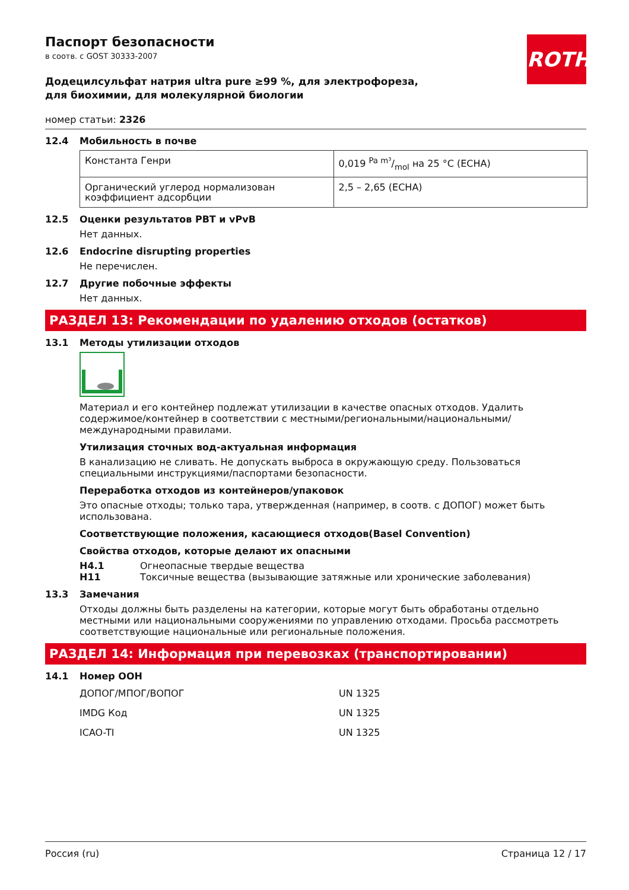Паспорт безопасности
в соотв. с GOST 30333-2007
ROTH
Додецилсульфат натрия ultra pure ≥99 %, для электрофореза, для биохимии, для молекулярной биологии
номер статьи: 2326
12.4 Мобильность в почве
| Константа Генри | 0,019 Pa m³/mol на 25 °C (ECHA) |
| Органический углерод нормализован коэффициент адсорбции | 2,5 – 2,65 (ECHA) |
12.5 Оценки результатов PBT и vPvB
Нет данных.
12.6 Endocrine disrupting properties
Не перечислен.
12.7 Другие побочные эффекты
Нет данных.
РАЗДЕЛ 13: Рекомендации по удалению отходов (остатков)
13.1 Методы утилизации отходов
Материал и его контейнер подлежат утилизации в качестве опасных отходов. Удалить содержимое/контейнер в соответствии с местными/региональными/национальными/международными правилами.
Утилизация сточных вод-актуальная информация
В канализацию не сливать. Не допускать выброса в окружающую среду. Пользоваться специальными инструкциями/паспортами безопасности.
Переработка отходов из контейнеров/упаковок
Это опасные отходы; только тара, утвержденная (например, в соотв. с ДОПОГ) может быть использована.
Соответствующие положения, касающиеся отходов(Basel Convention)
Свойства отходов, которые делают их опасными
H4.1 Огнеопасные твердые вещества
H11 Токсичные вещества (вызывающие затяжные или хронические заболевания)
13.3 Замечания
Отходы должны быть разделены на категории, которые могут быть обработаны отдельно местными или национальными сооружениями по управлению отходами. Просьба рассмотреть соответствующие национальные или региональные положения.
РАЗДЕЛ 14: Информация при перевозках (транспортировании)
14.1 Номер ООН
ДОПОГ/МПОГ/ВОПОГ UN 1325
IMDG Код UN 1325
ICAO-TI UN 1325
Россия (ru) Страница 12 / 17